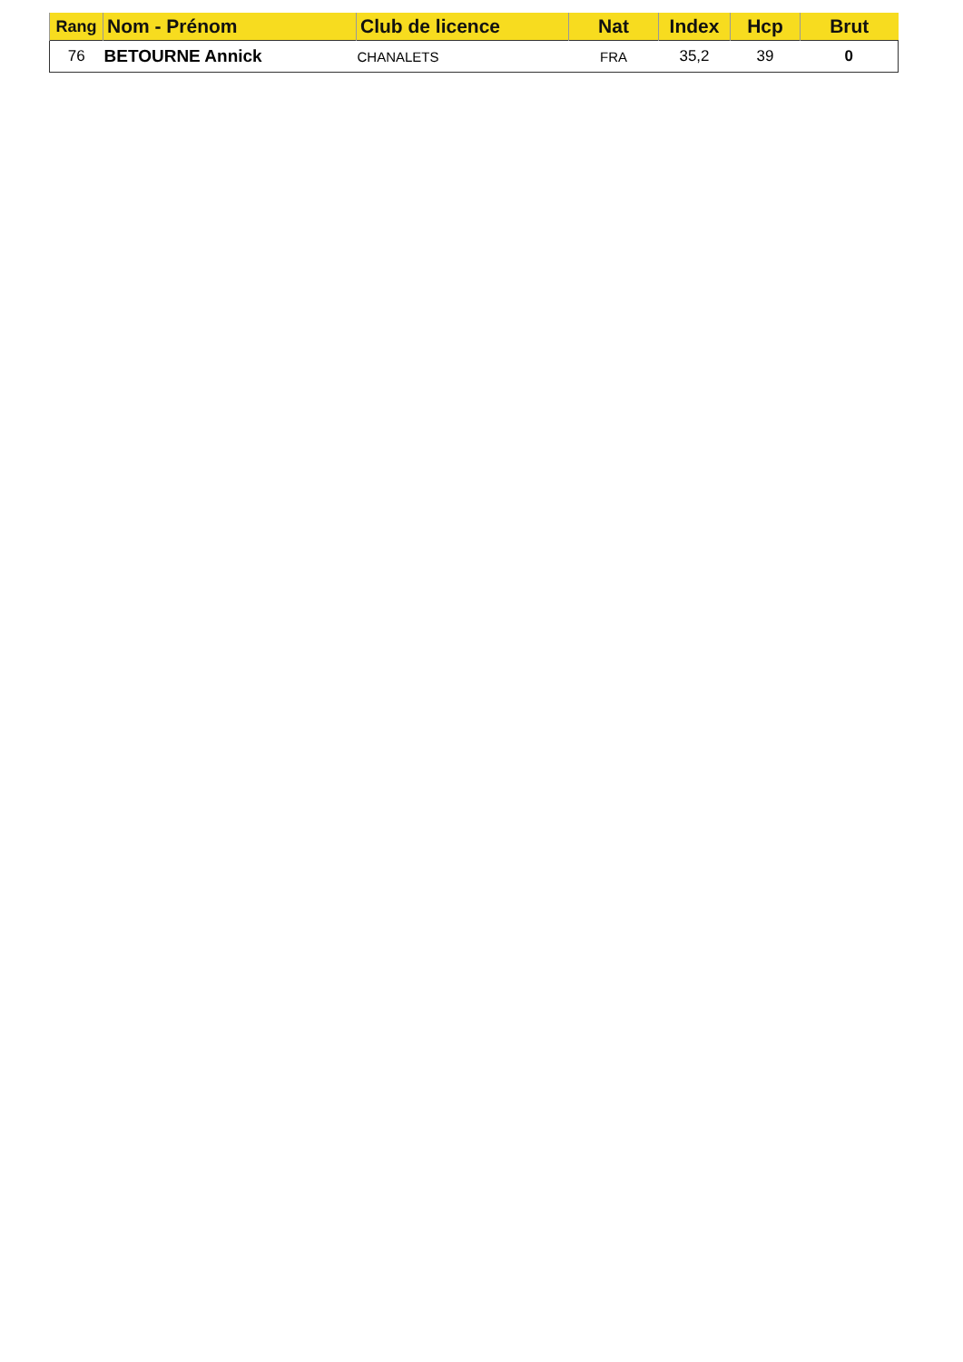| Rang | Nom - Prénom | Club de licence | Nat | Index | Hcp | Brut |
| --- | --- | --- | --- | --- | --- | --- |
| 76 | BETOURNE Annick | CHANALETS | FRA | 35,2 | 39 | 0 |